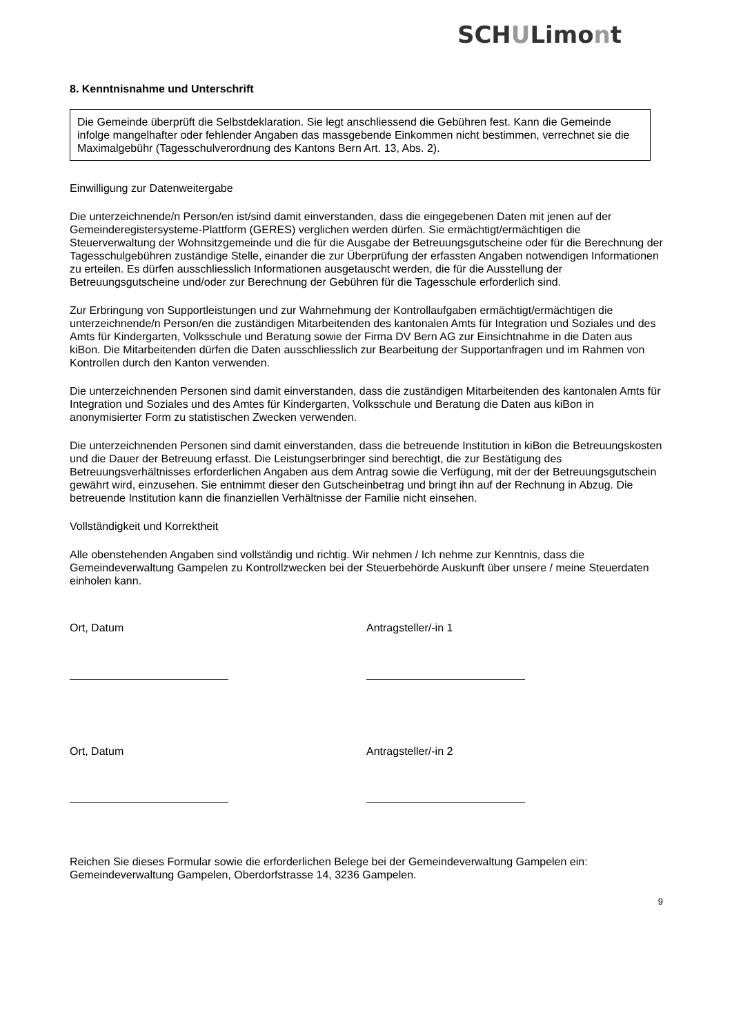SCHULimont
8. Kenntnisnahme und Unterschrift
Die Gemeinde überprüft die Selbstdeklaration. Sie legt anschliessend die Gebühren fest. Kann die Gemeinde infolge mangelhafter oder fehlender Angaben das massgebende Einkommen nicht bestimmen, verrechnet sie die Maximalgebühr (Tagesschulverordnung des Kantons Bern Art. 13, Abs. 2).
Einwilligung zur Datenweitergabe
Die unterzeichnende/n Person/en ist/sind damit einverstanden, dass die eingegebenen Daten mit jenen auf der Gemeinderegistersysteme-Plattform (GERES) verglichen werden dürfen. Sie ermächtigt/ermächtigen die Steuerverwaltung der Wohnsitzgemeinde und die für die Ausgabe der Betreuungsgutscheine oder für die Berechnung der Tagesschulgebühren zuständige Stelle, einander die zur Überprüfung der erfassten Angaben notwendigen Informationen zu erteilen. Es dürfen ausschliesslich Informationen ausgetauscht werden, die für die Ausstellung der Betreuungsgutscheine und/oder zur Berechnung der Gebühren für die Tagesschule erforderlich sind.
Zur Erbringung von Supportleistungen und zur Wahrnehmung der Kontrollaufgaben ermächtigt/ermächtigen die unterzeichnende/n Person/en die zuständigen Mitarbeitenden des kantonalen Amts für Integration und Soziales und des Amts für Kindergarten, Volksschule und Beratung sowie der Firma DV Bern AG zur Einsichtnahme in die Daten aus kiBon. Die Mitarbeitenden dürfen die Daten ausschliesslich zur Bearbeitung der Supportanfragen und im Rahmen von Kontrollen durch den Kanton verwenden.
Die unterzeichnenden Personen sind damit einverstanden, dass die zuständigen Mitarbeitenden des kantonalen Amts für Integration und Soziales und des Amtes für Kindergarten, Volksschule und Beratung die Daten aus kiBon in anonymisierter Form zu statistischen Zwecken verwenden.
Die unterzeichnenden Personen sind damit einverstanden, dass die betreuende Institution in kiBon die Betreuungskosten und die Dauer der Betreuung erfasst. Die Leistungserbringer sind berechtigt, die zur Bestätigung des Betreuungsverhältnisses erforderlichen Angaben aus dem Antrag sowie die Verfügung, mit der der Betreuungsgutschein gewährt wird, einzusehen. Sie entnimmt dieser den Gutscheinbetrag und bringt ihn auf der Rechnung in Abzug. Die betreuende Institution kann die finanziellen Verhältnisse der Familie nicht einsehen.
Vollständigkeit und Korrektheit
Alle obenstehenden Angaben sind vollständig und richtig. Wir nehmen / Ich nehme zur Kenntnis, dass die Gemeindeverwaltung Gampelen zu Kontrollzwecken bei der Steuerbehörde Auskunft über unsere / meine Steuerdaten einholen kann.
Ort, Datum Antragsteller/-in 1
Ort, Datum Antragsteller/-in 2
Reichen Sie dieses Formular sowie die erforderlichen Belege bei der Gemeindeverwaltung Gampelen ein: Gemeindeverwaltung Gampelen, Oberdorfstrasse 14, 3236 Gampelen.
9